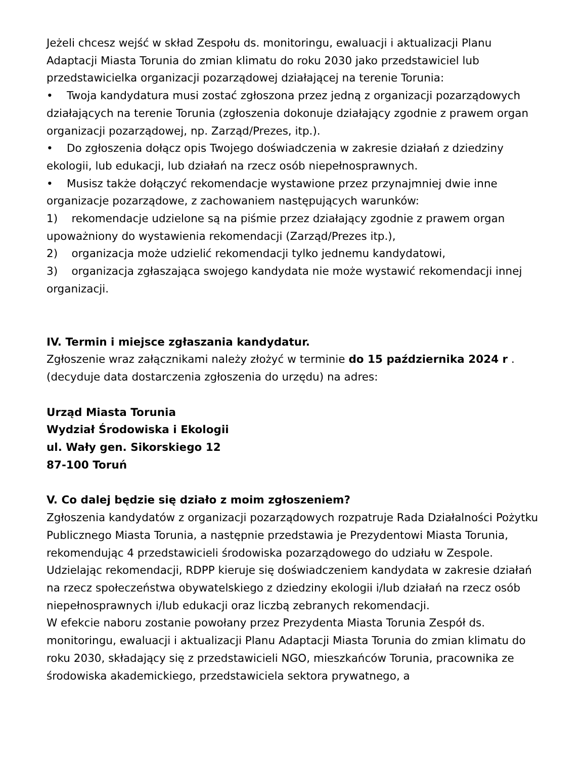Jeżeli chcesz wejść w skład Zespołu ds. monitoringu, ewaluacji i aktualizacji Planu Adaptacji Miasta Torunia do zmian klimatu do roku 2030 jako przedstawiciel lub przedstawicielka organizacji pozarządowej działającej na terenie Torunia:
• Twoja kandydatura musi zostać zgłoszona przez jedną z organizacji pozarządowych działających na terenie Torunia (zgłoszenia dokonuje działający zgodnie z prawem organ organizacji pozarządowej, np. Zarząd/Prezes, itp.).
• Do zgłoszenia dołącz opis Twojego doświadczenia w zakresie działań z dziedziny ekologii, lub edukacji, lub działań na rzecz osób niepełnosprawnych.
• Musisz także dołączyć rekomendacje wystawione przez przynajmniej dwie inne organizacje pozarządowe, z zachowaniem następujących warunków:
1) rekomendacje udzielone są na piśmie przez działający zgodnie z prawem organ upoważniony do wystawienia rekomendacji (Zarząd/Prezes itp.),
2) organizacja może udzielić rekomendacji tylko jednemu kandydatowi,
3) organizacja zgłaszająca swojego kandydata nie może wystawić rekomendacji innej organizacji.
IV. Termin i miejsce zgłaszania kandydatur.
Zgłoszenie wraz załącznikami należy złożyć w terminie do 15 października 2024 r . (decyduje data dostarczenia zgłoszenia do urzędu) na adres:
Urząd Miasta Torunia
Wydział Środowiska i Ekologii
ul. Wały gen. Sikorskiego 12
87-100 Toruń
V. Co dalej będzie się działo z moim zgłoszeniem?
Zgłoszenia kandydatów z organizacji pozarządowych rozpatruje Rada Działalności Pożytku Publicznego Miasta Torunia, a następnie przedstawia je Prezydentowi Miasta Torunia, rekomendując 4 przedstawicieli środowiska pozarządowego do udziału w Zespole. Udzielając rekomendacji, RDPP kieruje się doświadczeniem kandydata w zakresie działań na rzecz społeczeństwa obywatelskiego z dziedziny ekologii i/lub działań na rzecz osób niepełnosprawnych i/lub edukacji oraz liczbą zebranych rekomendacji.
W efekcie naboru zostanie powołany przez Prezydenta Miasta Torunia Zespół ds. monitoringu, ewaluacji i aktualizacji Planu Adaptacji Miasta Torunia do zmian klimatu do roku 2030, składający się z przedstawicieli NGO, mieszkańców Torunia, pracownika ze środowiska akademickiego, przedstawiciela sektora prywatnego, a